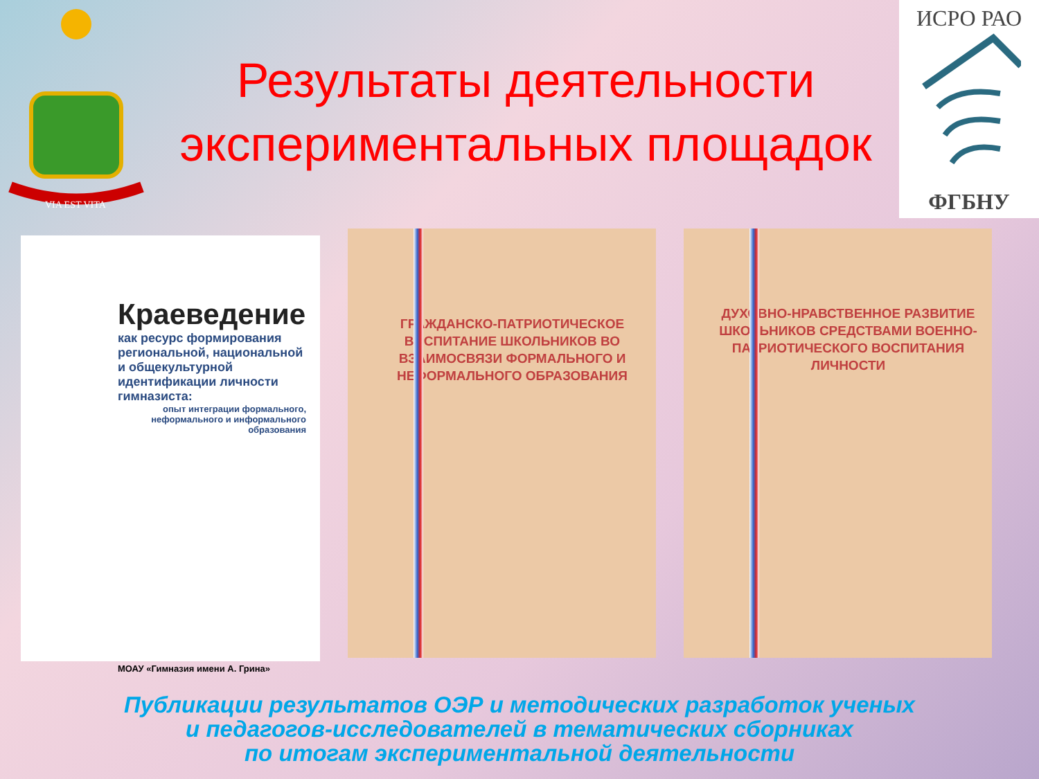VIA EST VITA
Результаты деятельности экспериментальных площадок
ИСРО РАО
ФГБНУ
Краеведение
как ресурс формирования региональной, национальной и общекультурной идентификации личности гимназиста:
опыт интеграции формального, неформального и информального образования
МОАУ «Гимназия имени А. Грина»
ГРАЖДАНСКО-ПАТРИОТИЧЕСКОЕ ВОСПИТАНИЕ ШКОЛЬНИКОВ ВО ВЗАИМОСВЯЗИ ФОРМАЛЬНОГО И НЕФОРМАЛЬНОГО ОБРАЗОВАНИЯ
ДУХОВНО-НРАВСТВЕННОЕ РАЗВИТИЕ ШКОЛЬНИКОВ СРЕДСТВАМИ ВОЕННО-ПАТРИОТИЧЕСКОГО ВОСПИТАНИЯ ЛИЧНОСТИ
Публикации результатов ОЭР и методических разработок ученых
и педагогов-исследователей в тематических сборниках
по итогам экспериментальной деятельности